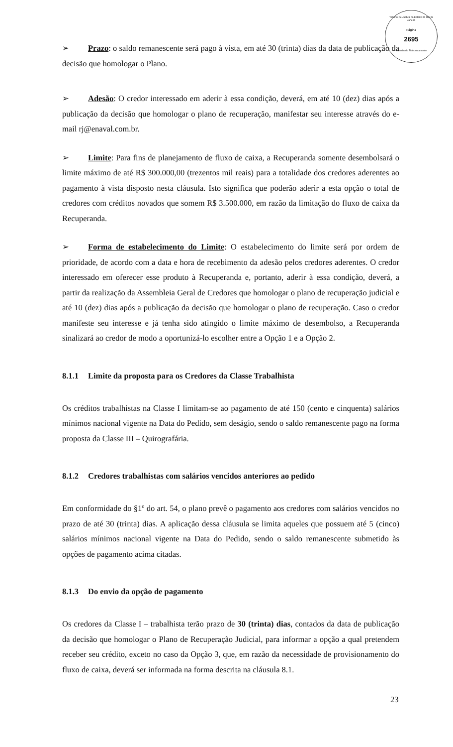Tribunal de Justiça do Estado do Rio de Janeiro
Página
2695
Carimbado Eletronicamente
➢ Prazo: o saldo remanescente será pago à vista, em até 30 (trinta) dias da data de publicação da decisão que homologar o Plano.
➢ Adesão: O credor interessado em aderir à essa condição, deverá, em até 10 (dez) dias após a publicação da decisão que homologar o plano de recuperação, manifestar seu interesse através do e-mail rj@enaval.com.br.
➢ Limite: Para fins de planejamento de fluxo de caixa, a Recuperanda somente desembolsará o limite máximo de até R$ 300.000,00 (trezentos mil reais) para a totalidade dos credores aderentes ao pagamento à vista disposto nesta cláusula. Isto significa que poderão aderir a esta opção o total de credores com créditos novados que somem R$ 3.500.000, em razão da limitação do fluxo de caixa da Recuperanda.
➢ Forma de estabelecimento do Limite: O estabelecimento do limite será por ordem de prioridade, de acordo com a data e hora de recebimento da adesão pelos credores aderentes. O credor interessado em oferecer esse produto à Recuperanda e, portanto, aderir à essa condição, deverá, a partir da realização da Assembleia Geral de Credores que homologar o plano de recuperação judicial e até 10 (dez) dias após a publicação da decisão que homologar o plano de recuperação. Caso o credor manifeste seu interesse e já tenha sido atingido o limite máximo de desembolso, a Recuperanda sinalizará ao credor de modo a oportunizá-lo escolher entre a Opção 1 e a Opção 2.
8.1.1 Limite da proposta para os Credores da Classe Trabalhista
Os créditos trabalhistas na Classe I limitam-se ao pagamento de até 150 (cento e cinquenta) salários mínimos nacional vigente na Data do Pedido, sem deságio, sendo o saldo remanescente pago na forma proposta da Classe III – Quirografária.
8.1.2 Credores trabalhistas com salários vencidos anteriores ao pedido
Em conformidade do §1º do art. 54, o plano prevê o pagamento aos credores com salários vencidos no prazo de até 30 (trinta) dias. A aplicação dessa cláusula se limita aqueles que possuem até 5 (cinco) salários mínimos nacional vigente na Data do Pedido, sendo o saldo remanescente submetido às opções de pagamento acima citadas.
8.1.3 Do envio da opção de pagamento
Os credores da Classe I – trabalhista terão prazo de 30 (trinta) dias, contados da data de publicação da decisão que homologar o Plano de Recuperação Judicial, para informar a opção a qual pretendem receber seu crédito, exceto no caso da Opção 3, que, em razão da necessidade de provisionamento do fluxo de caixa, deverá ser informada na forma descrita na cláusula 8.1.
23